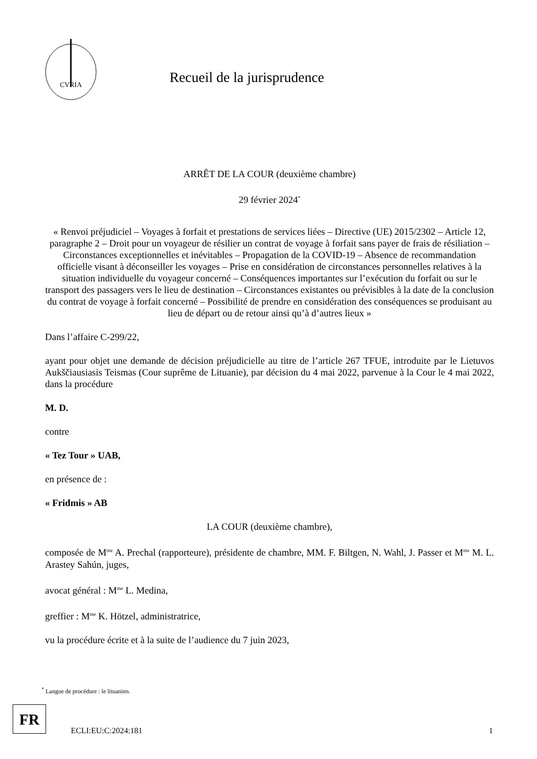CVRIA
Recueil de la jurisprudence
ARRÊT DE LA COUR (deuxième chambre)
29 février 2024<sup>*</sup>
« Renvoi préjudiciel – Voyages à forfait et prestations de services liées – Directive (UE) 2015/2302 – Article 12, paragraphe 2 – Droit pour un voyageur de résilier un contrat de voyage à forfait sans payer de frais de résiliation – Circonstances exceptionnelles et inévitables – Propagation de la COVID-19 – Absence de recommandation officielle visant à déconseiller les voyages – Prise en considération de circonstances personnelles relatives à la situation individuelle du voyageur concerné – Conséquences importantes sur l’exécution du forfait ou sur le transport des passagers vers le lieu de destination – Circonstances existantes ou prévisibles à la date de la conclusion du contrat de voyage à forfait concerné – Possibilité de prendre en considération des conséquences se produisant au lieu de départ ou de retour ainsi qu’à d’autres lieux »
Dans l’affaire C-299/22,
ayant pour objet une demande de décision préjudicielle au titre de l’article 267 TFUE, introduite par le Lietuvos Aukščiausiasis Teismas (Cour suprême de Lituanie), par décision du 4 mai 2022, parvenue à la Cour le 4 mai 2022, dans la procédure
M. D.
contre
« Tez Tour » UAB,
en présence de :
« Fridmis » AB
LA COUR (deuxième chambre),
composée de M<sup>me</sup> A. Prechal (rapporteure), présidente de chambre, MM. F. Biltgen, N. Wahl, J. Passer et M<sup>me</sup> M. L. Arastey Sahún, juges,
avocat général : M<sup>me</sup> L. Medina,
greffier : M<sup>me</sup> K. Hötzel, administratrice,
vu la procédure écrite et à la suite de l’audience du 7 juin 2023,
<sup>*</sup> Langue de procédure : le lituanien.
FR
ECLI:EU:C:2024:181 1